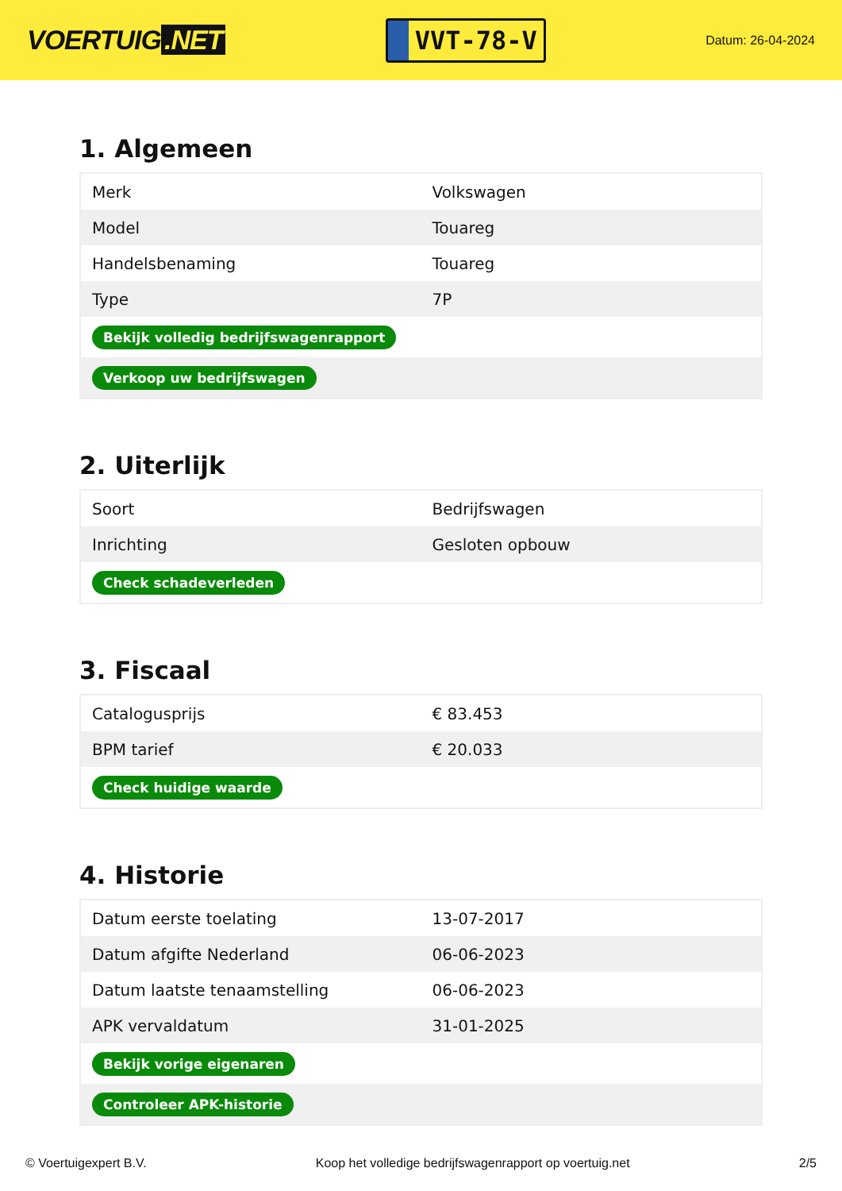VOERTUIG.NET
VVT-78-V
Datum: 26-04-2024
1. Algemeen
| Merk | Volkswagen |
| Model | Touareg |
| Handelsbenaming | Touareg |
| Type | 7P |
| Bekijk volledig bedrijfswagenrapport | |
| Verkoop uw bedrijfswagen | |
2. Uiterlijk
| Soort | Bedrijfswagen |
| Inrichting | Gesloten opbouw |
| Check schadeverleden | |
3. Fiscaal
| Catalogusprijs | € 83.453 |
| BPM tarief | € 20.033 |
| Check huidige waarde | |
4. Historie
| Datum eerste toelating | 13-07-2017 |
| Datum afgifte Nederland | 06-06-2023 |
| Datum laatste tenaamstelling | 06-06-2023 |
| APK vervaldatum | 31-01-2025 |
| Bekijk vorige eigenaren | |
| Controleer APK-historie | |
© Voertuigexpert B.V. Koop het volledige bedrijfswagenrapport op voertuig.net 2/5